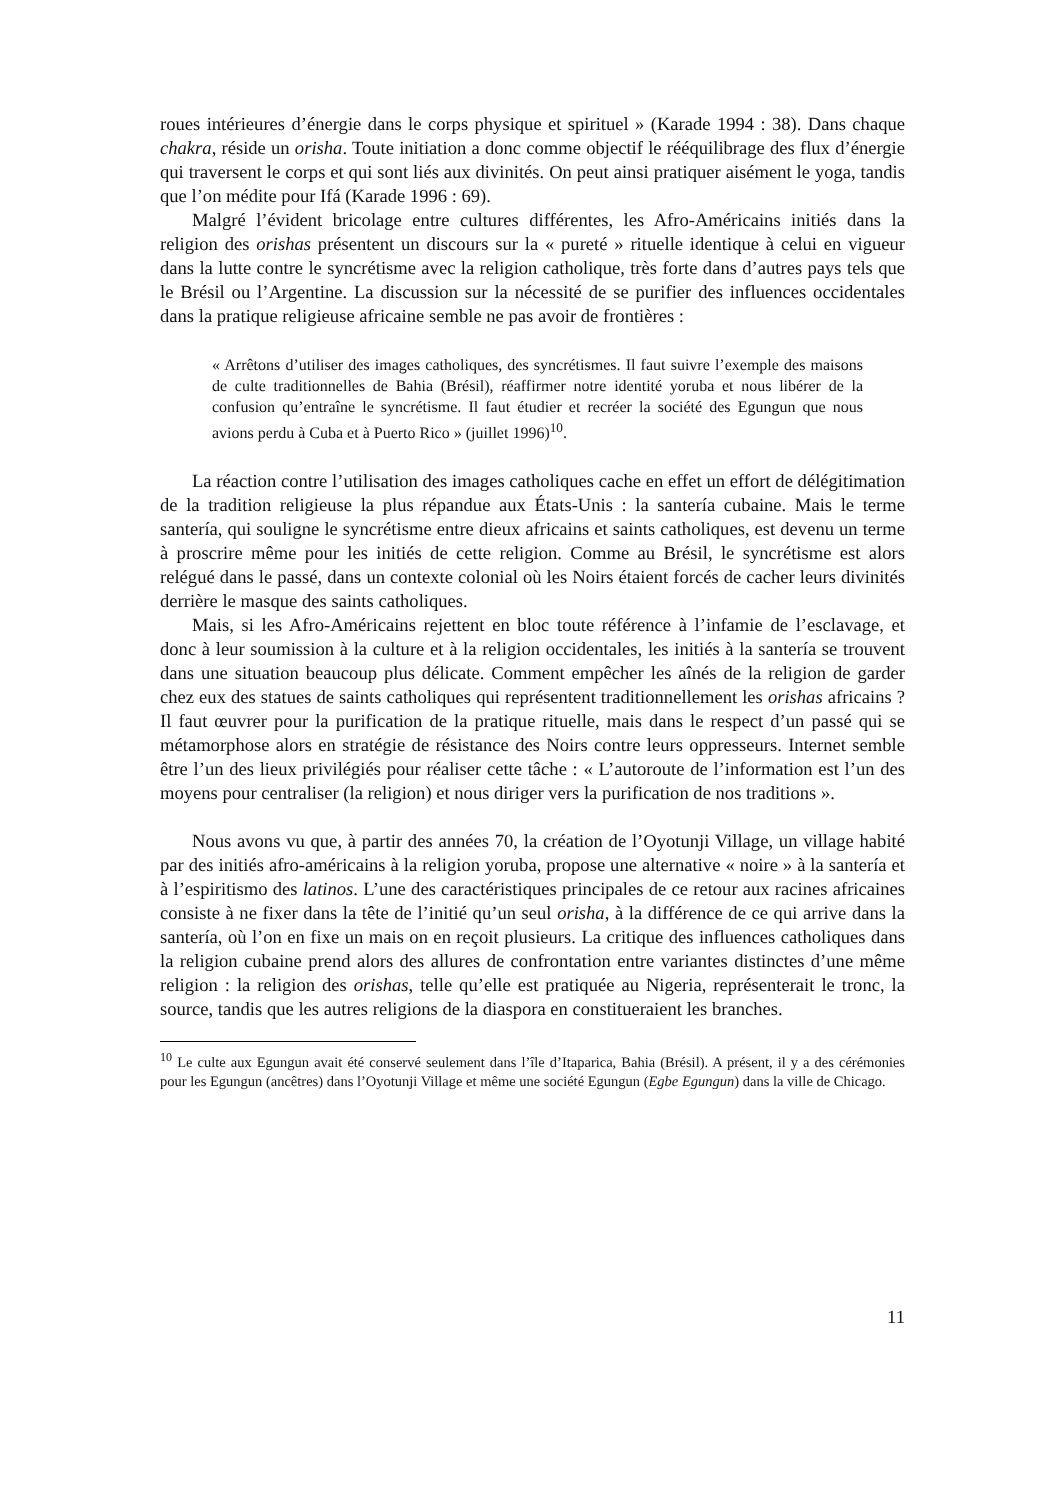roues intérieures d’énergie dans le corps physique et spirituel » (Karade 1994 : 38). Dans chaque chakra, réside un orisha. Toute initiation a donc comme objectif le rééquilibrage des flux d’énergie qui traversent le corps et qui sont liés aux divinités. On peut ainsi pratiquer aisément le yoga, tandis que l’on médite pour Ifá (Karade 1996 : 69).
Malgré l’évident bricolage entre cultures différentes, les Afro-Américains initiés dans la religion des orishas présentent un discours sur la « pureté » rituelle identique à celui en vigueur dans la lutte contre le syncrétisme avec la religion catholique, très forte dans d’autres pays tels que le Brésil ou l’Argentine. La discussion sur la nécessité de se purifier des influences occidentales dans la pratique religieuse africaine semble ne pas avoir de frontières :
« Arrêtons d’utiliser des images catholiques, des syncrétismes. Il faut suivre l’exemple des maisons de culte traditionnelles de Bahia (Brésil), réaffirmer notre identité yoruba et nous libérer de la confusion qu’entraîne le syncrétisme. Il faut étudier et recréer la société des Egungun que nous avions perdu à Cuba et à Puerto Rico » (juillet 1996)<sup>10</sup>.
La réaction contre l’utilisation des images catholiques cache en effet un effort de délégitimation de la tradition religieuse la plus répandue aux États-Unis : la santería cubaine. Mais le terme santería, qui souligne le syncrétisme entre dieux africains et saints catholiques, est devenu un terme à proscrire même pour les initiés de cette religion. Comme au Brésil, le syncrétisme est alors relégué dans le passé, dans un contexte colonial où les Noirs étaient forcés de cacher leurs divinités derrière le masque des saints catholiques.
Mais, si les Afro-Américains rejettent en bloc toute référence à l’infamie de l’esclavage, et donc à leur soumission à la culture et à la religion occidentales, les initiés à la santería se trouvent dans une situation beaucoup plus délicate. Comment empêcher les aînés de la religion de garder chez eux des statues de saints catholiques qui représentent traditionnellement les orishas africains ? Il faut œuvrer pour la purification de la pratique rituelle, mais dans le respect d’un passé qui se métamorphose alors en stratégie de résistance des Noirs contre leurs oppresseurs. Internet semble être l’un des lieux privilégiés pour réaliser cette tâche : « L’autoroute de l’information est l’un des moyens pour centraliser (la religion) et nous diriger vers la purification de nos traditions ».
Nous avons vu que, à partir des années 70, la création de l’Oyotunji Village, un village habité par des initiés afro-américains à la religion yoruba, propose une alternative « noire » à la santería et à l’espiritismo des latinos. L’une des caractéristiques principales de ce retour aux racines africaines consiste à ne fixer dans la tête de l’initié qu’un seul orisha, à la différence de ce qui arrive dans la santería, où l’on en fixe un mais on en reçoit plusieurs. La critique des influences catholiques dans la religion cubaine prend alors des allures de confrontation entre variantes distinctes d’une même religion : la religion des orishas, telle qu’elle est pratiquée au Nigeria, représenterait le tronc, la source, tandis que les autres religions de la diaspora en constitueraient les branches.
<sup>10</sup> Le culte aux Egungun avait été conservé seulement dans l’île d’Itaparica, Bahia (Brésil). A présent, il y a des cérémonies pour les Egungun (ancêtres) dans l’Oyotunji Village et même une société Egungun (Egbe Egungun) dans la ville de Chicago.
11